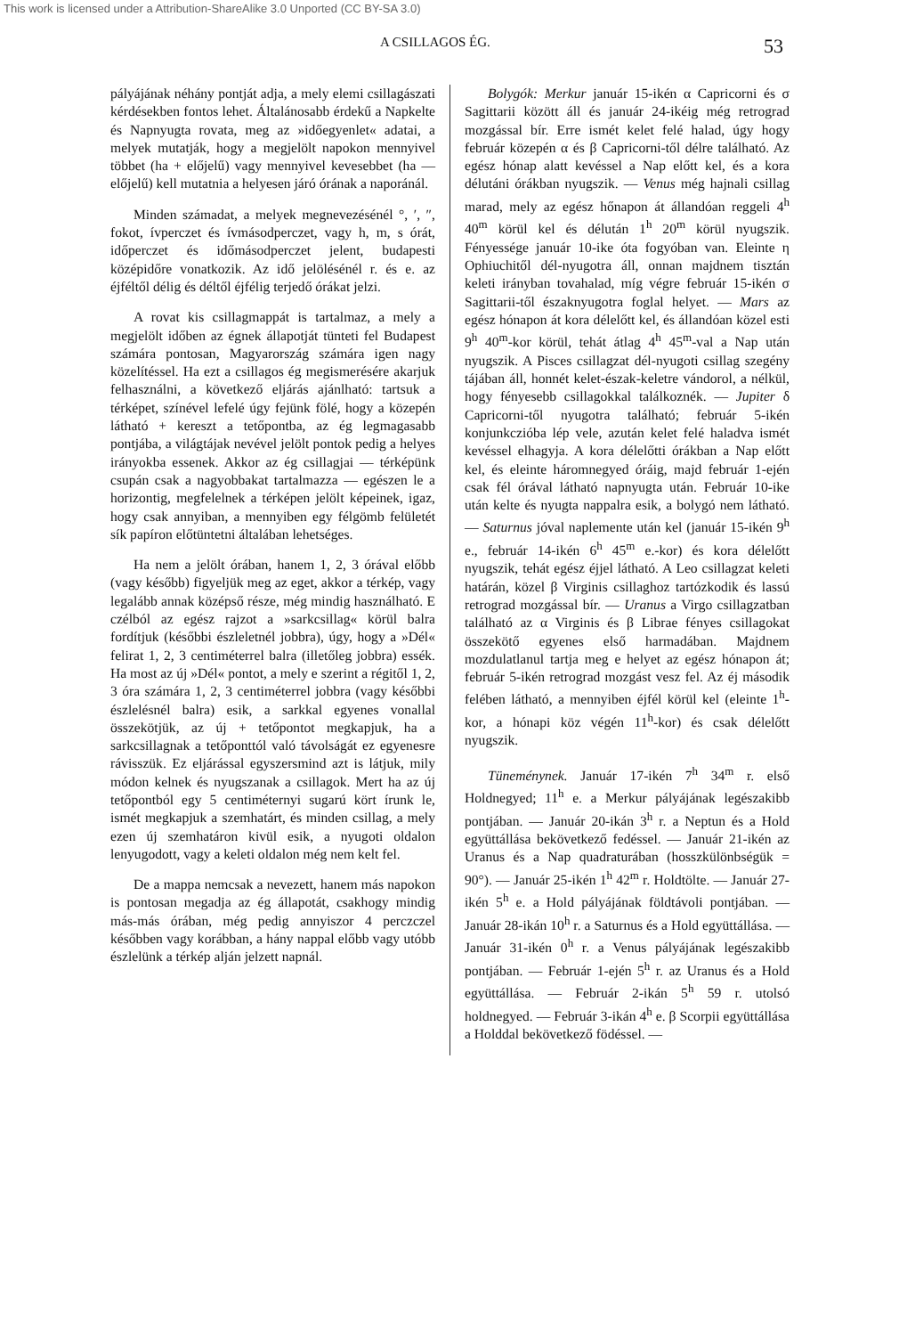This work is licensed under a Attribution-ShareAlike 3.0 Unported (CC BY-SA 3.0)
A CSILLAGOS ÉG. 53
pályájának néhány pontját adja, a mely elemi csillagászati kérdésekben fontos lehet. Általánosabb érdekű a Napkelte és Napnyugta rovata, meg az »időegyenlet« adatai, a melyek mutatják, hogy a megjelölt napokon mennyivel többet (ha + előjelű) vagy mennyivel kevesebbet (ha — előjelű) kell mutatnia a helyesen járó órának a naporánál.
Minden számadat, a melyek megnevezésénél °, ′, ″, fokot, ívperczet és ívmásodperczet, vagy h, m, s órát, időperczet és időmásodperczet jelent, budapesti középidőre vonatkozik. Az idő jelölésénél r. és e. az éjféltől délig és déltől éjfélig terjedő órákat jelzi.
A rovat kis csillagmappát is tartalmaz, a mely a megjelölt időben az égnek állapotját tünteti fel Budapest számára pontosan, Magyarország számára igen nagy közelítéssel. Ha ezt a csillagos ég megismerésére akarjuk felhasználni, a következő eljárás ajánlható: tartsuk a térképet, színével lefelé úgy fejünk fölé, hogy a közepén látható + kereszt a tetőpontba, az ég legmagasabb pontjába, a világtájak nevével jelölt pontok pedig a helyes irányokba essenek. Akkor az ég csillagjai — térképünk csupán csak a nagyobbakat tartalmazza — egészen le a horizontig, megfelelnek a térképen jelölt képeinek, igaz, hogy csak annyiban, a mennyiben egy félgömb felületét sík papíron előtüntetni általában lehetséges.
Ha nem a jelölt órában, hanem 1, 2, 3 órával előbb (vagy később) figyeljük meg az eget, akkor a térkép, vagy legalább annak középső része, még mindig használható. E czélból az egész rajzot a »sarkcsillag« körül balra fordítjuk (későbbi észleletnél jobbra), úgy, hogy a »Dél« felirat 1, 2, 3 centiméterrel balra (illetőleg jobbra) essék. Ha most az új »Dél« pontot, a mely e szerint a régitől 1, 2, 3 óra számára 1, 2, 3 centiméterrel jobbra (vagy későbbi észlelésnél balra) esik, a sarkkal egyenes vonallal összekötjük, az új + tetőpontot megkapjuk, ha a sarkcsillagnak a tetőponttól való távolságát ez egyenesre rávisszük. Ez eljárással egyszersmind azt is látjuk, mily módon kelnek és nyugszanak a csillagok. Mert ha az új tetőpontból egy 5 centiméternyi sugarú kört írunk le, ismét megkapjuk a szemhatárt, és minden csillag, a mely ezen új szemhatáron kivül esik, a nyugoti oldalon lenyugodott, vagy a keleti oldalon még nem kelt fel.
De a mappa nemcsak a nevezett, hanem más napokon is pontosan megadja az ég állapotát, csakhogy mindig más-más órában, még pedig annyiszor 4 perczczel későbben vagy korábban, a hány nappal előbb vagy utóbb észlelünk a térkép alján jelzett napnál.
Bolygók: Merkur január 15-ikén α Capricorni és σ Sagittarii között áll és január 24-ikéig még retrograd mozgással bír. Erre ismét kelet felé halad, úgy hogy február közepén α és β Capricorni-től délre található. Az egész hónap alatt kevéssel a Nap előtt kel, és a kora délutáni órákban nyugszik. — Venus még hajnali csillag marad, mely az egész hőnapon át állandóan reggeli 4<sup>h</sup> 40<sup>m</sup> körül kel és délután 1<sup>h</sup> 20<sup>m</sup> körül nyugszik. Fényessége január 10-ike óta fogyóban van. Eleinte η Ophiuchitől dél-nyugotra áll, onnan majdnem tisztán keleti irányban tovahalad, míg végre február 15-ikén σ Sagittarii-től északnyugotra foglal helyet. — Mars az egész hónapon át kora délelőtt kel, és állandóan közel esti 9<sup>h</sup> 40<sup>m</sup>-kor körül, tehát átlag 4<sup>h</sup> 45<sup>m</sup>-val a Nap után nyugszik. A Pisces csillagzat dél-nyugoti csillag szegény tájában áll, honnét kelet-észak-keletre vándorol, a nélkül, hogy fényesebb csillagokkal találkoznék. — Jupiter δ Capricorni-től nyugotra található; február 5-ikén konjunkczióba lép vele, azután kelet felé haladva ismét kevéssel elhagyja. A kora délelőtti órákban a Nap előtt kel, és eleinte háromnegyed óráig, majd február 1-ején csak fél órával látható napnyugta után. Február 10-ike után kelte és nyugta nappalra esik, a bolygó nem látható. — Saturnus jóval naplemente után kel (január 15-ikén 9<sup>h</sup> e., február 14-ikén 6<sup>h</sup> 45<sup>m</sup> e.-kor) és kora délelőtt nyugszik, tehát egész éjjel látható. A Leo csillagzat keleti határán, közel β Virginis csillaghoz tartózkodik és lassú retrograd mozgással bír. — Uranus a Virgo csillagzatban található az α Virginis és β Librae fényes csillagokat összekötő egyenes első harmadában. Majdnem mozdulatlanul tartja meg e helyet az egész hónapon át; február 5-ikén retrograd mozgást vesz fel. Az éj második felében látható, a mennyiben éjfél körül kel (eleinte 1<sup>h</sup>-kor, a hónapi köz végén 11<sup>h</sup>-kor) és csak délelőtt nyugszik.
Tüneménynek. Január 17-ikén 7<sup>h</sup> 34<sup>m</sup> r. első Holdnegyed; 11<sup>h</sup> e. a Merkur pályájának legészakibb pontjában. — Január 20-ikán 3<sup>h</sup> r. a Neptun és a Hold együttállása bekövetkező fedéssel. — Január 21-ikén az Uranus és a Nap quadraturában (hosszkülönbségük = 90°). — Január 25-ikén 1<sup>h</sup> 42<sup>m</sup> r. Holdtölte. — Január 27-ikén 5<sup>h</sup> e. a Hold pályájának földtávoli pontjában. — Január 28-ikán 10<sup>h</sup> r. a Saturnus és a Hold együttállása. — Január 31-ikén 0<sup>h</sup> r. a Venus pályájának legészakibb pontjában. — Február 1-ején 5<sup>h</sup> r. az Uranus és a Hold együttállása. — Február 2-ikán 5<sup>h</sup> 59 r. utolsó holdnegyed. — Február 3-ikán 4<sup>h</sup> e. β Scorpii együttállása a Holddal bekövetkező födéssel. —